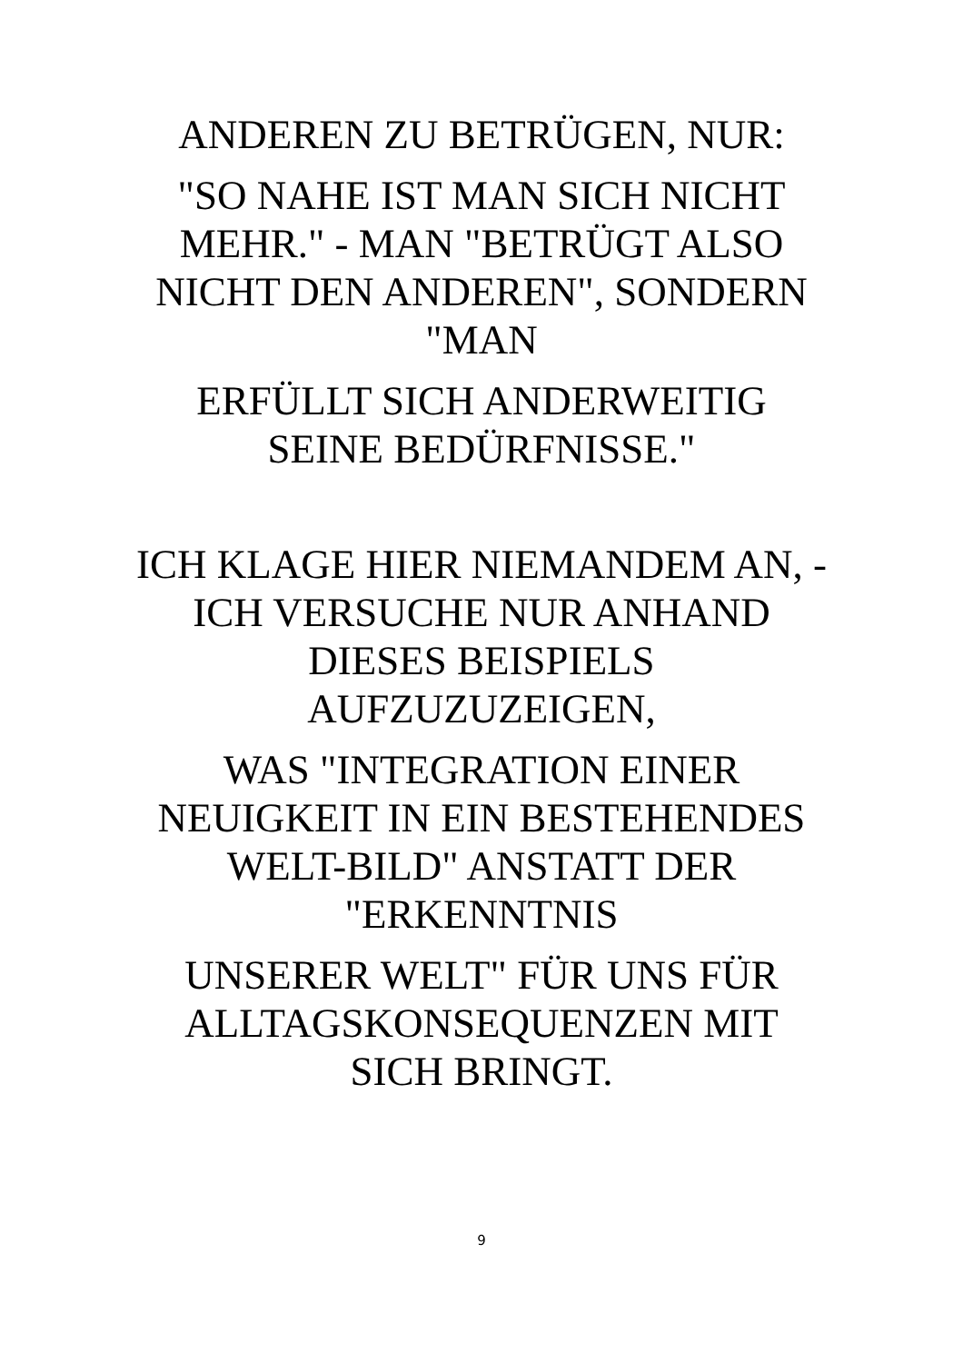ANDEREN ZU BETRÜGEN, NUR:
"SO NAHE IST MAN SICH NICHT MEHR." - MAN "BETRÜGT ALSO NICHT DEN ANDEREN", SONDERN "MAN
ERFÜLLT SICH ANDERWEITIG SEINE BEDÜRFNISSE."
ICH KLAGE HIER NIEMANDEM AN, - ICH VERSUCHE NUR ANHAND DIESES BEISPIELS AUFZUZUZEIGEN,
WAS "INTEGRATION EINER NEUIGKEIT IN EIN BESTEHENDES WELT-BILD" ANSTATT DER "ERKENNTNIS
UNSERER WELT" FÜR UNS FÜR ALLTAGSKONSEQUENZEN MIT SICH BRINGT.
9